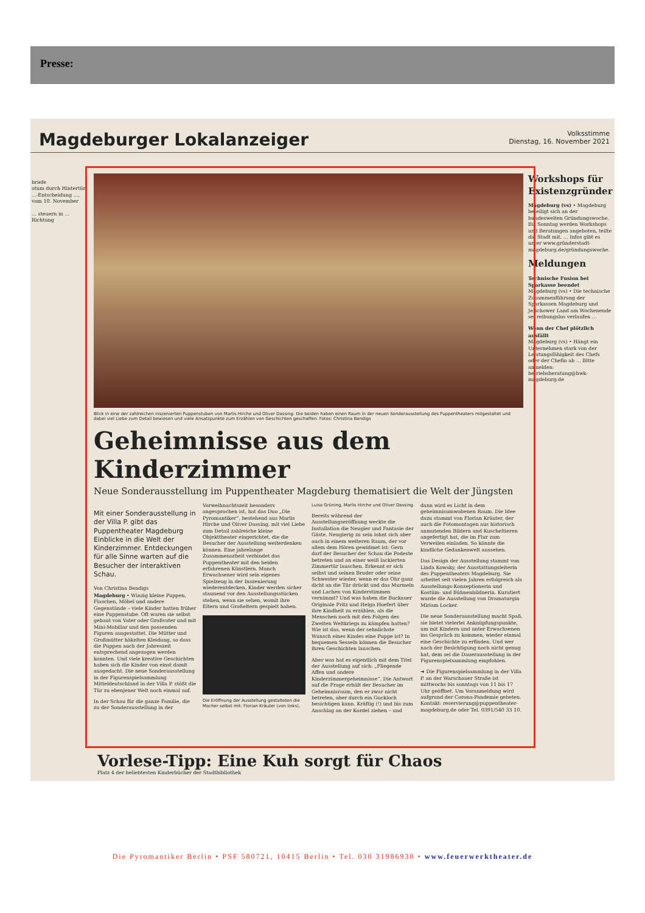Presse:
Magdeburger Lokalanzeiger Volksstimme
Dienstag, 16. November 2021
briefe
otum durch Hintertür
...-Entscheidung ..., vom 10. November
… steuern in … Richtung
Blick in eine der zahlreichen inszenierten Puppenstuben von Marlis Hirche und Oliver Dassing. Die beiden haben einen Raum in der neuen Sonderausstellung des Puppentheaters mitgestaltet und dabei viel Liebe zum Detail bewiesen und viele Ansatzpunkte zum Erzählen von Geschichten geschaffen. Fotos: Christina Bendigs
Geheimnisse aus dem Kinderzimmer
Neue Sonderausstellung im Puppentheater Magdeburg thematisiert die Welt der Jüngsten
Mit einer Sonderausstellung in der Villa P. gibt das Puppentheater Magdeburg Einblicke in die Welt der Kinderzimmer. Entdeckungen für alle Sinne warten auf die Besucher der interaktiven Schau.
Von Christina Bendigs
Magdeburg • Winzig kleine Puppen, Flaschen, Möbel und andere Gegenstände – viele Kinder hatten früher eine Puppenstube. Oft waren sie selbst gebaut von Vater oder Großvater und mit Mini-Mobiliar und den passenden Figuren ausgestattet. Die Mütter und Großmütter häkelten Kleidung, so dass die Puppen auch der Jahreszeit entsprechend angezogen werden konnten. Und viele kreative Geschichten haben sich die Kinder von einst damit ausgedacht. Die neue Sonderausstellung in der Figurenspielsammlung Mitteldeutschland in der Villa P. stößt die Tür zu ebenjener Welt noch einmal auf.
In der Schau für die ganze Familie, die zu der Sonderausstellung in der Vorweihnachtszeit besonders angesprochen ist, hat das Duo „Die Pyromantiker“, bestehend aus Marlis Hirche und Oliver Dassing, mit viel Liebe zum Detail zahlreiche kleine Objekttheater eingerichtet, die die Besucher der Ausstellung weiterdenken können. Eine jahrelange Zusammenarbeit verbindet das Puppentheater mit den beiden erfahrenen Künstlern. Manch Erwachsener wird sein eigenes Spielzeug in der Inszenierung wiederentdecken, Kinder werden sicher staunend vor den Ausstellungsstücken stehen, wenn sie sehen, womit ihre Eltern und Großeltern gespielt haben.
Die Eröffnung der Ausstellung gestalteten die Macher selbst mit: Florian Kräuter (von links), Luisa Grüning, Marlis Hirche und Oliver Dassing.
Bereits während der Ausstellungseröffnung weckte die Installation die Neugier und Fantasie der Gäste. Neugierig zu sein lohnt sich aber auch in einem weiteren Raum, der vor allem dem Hören gewidmet ist: Gern darf der Besucher der Schau die Podeste betreten und an einer weiß lackierten Zimmertür lauschen. Erkennt er sich selbst und seinen Bruder oder seine Schwester wieder, wenn er das Ohr ganz dicht an die Tür drückt und das Murmeln und Lachen von Kinderstimmen vernimmt? Und was haben die Buckauer Originale Fritz und Helga Hoefert über ihre Kindheit zu erzählen, als die Menschen noch mit den Folgen des Zweiten Weltkriegs zu kämpfen hatten? Wie ist das, wenn der sehnlichste Wunsch eines Kindes eine Puppe ist? In bequemen Sesseln können die Besucher ihren Geschichten lauschen.
Aber was hat es eigentlich mit dem Titel der Ausstellung auf sich: „Fliegende Affen und andere Kinderzimmergeheimnisse“. Die Antwort auf die Frage erhält der Besucher im Geheimnisraum, den er zwar nicht betreten, aber durch ein Guckloch besichtigen kann. Kräftig (!) und bis zum Anschlag an der Kordel ziehen – und dann wird es Licht in dem geheimnisumwobenen Raum. Die Idee dazu stammt von Florian Kräuter, der auch die Fotomontagen aus historisch anmutenden Bildern und Kuscheltieren angefertigt hat, die im Flur zum Verweilen einladen. So könnte die kindliche Gedankenwelt aussehen.
Das Design der Ausstellung stammt von Linda Kowsky, der Ausstattungsleiterin des Puppentheaters Magdeburg. Sie arbeitet seit vielen Jahren erfolgreich als Ausstellungs-Konzeptionerin und Kostüm- und Bühnenbildnerin. Kuratiert wurde die Ausstellung von Dramaturgin Miriam Locker.
Die neue Sonderausstellung macht Spaß, sie bietet vielerlei Anknüpfungspunkte, um mit Kindern und unter Erwachsenen ins Gespräch zu kommen, wieder einmal eine Geschichte zu erfinden. Und wer nach der Besichtigung noch nicht genug hat, dem sei die Dauerausstellung in der Figurenspielsammlung empfohlen.
➜ Die Figurenspielsammlung in der Villa P. an der Warschauer Straße ist mittwochs bis sonntags von 11 bis 17 Uhr geöffnet. Um Voranmeldung wird aufgrund der Corona-Pandemie gebeten. Kontakt: reservierung@puppentheater-magdeburg.de oder Tel. 0391/540 33 10.
Workshops für Existenzgründer
Magdeburg (vs) • Magdeburg beteiligt sich an der bundesweiten Gründungswoche. Bis Sonntag werden Workshops und Beratungen angeboten, teilte die Stadt mit. … Infos gibt es unter www.gründerstadt-magdeburg.de/gründungswoche.
Meldungen
Technische Fusion bei Sparkasse beendet
Magdeburg (vs) • Die technische Zusammenführung der Sparkassen Magdeburg und Jerichower Land am Wochenende sei reibungslos verlaufen …
Wenn der Chef plötzlich ausfällt
Magdeburg (vs) • Hängt ein Unternehmen stark von der Leistungsfähigkeit des Chefs oder der Chefin ab … Bitte anmelden: betriebsberatung@hwk-magdeburg.de
Vorlese-Tipp: Eine Kuh sorgt für Chaos
Platz 4 der beliebtesten Kinderbücher der Stadtbibliothek
Die Pyromantiker Berlin • PSF 580721, 10415 Berlin • Tel. 030 31986930 • www.feuerwerktheater.de